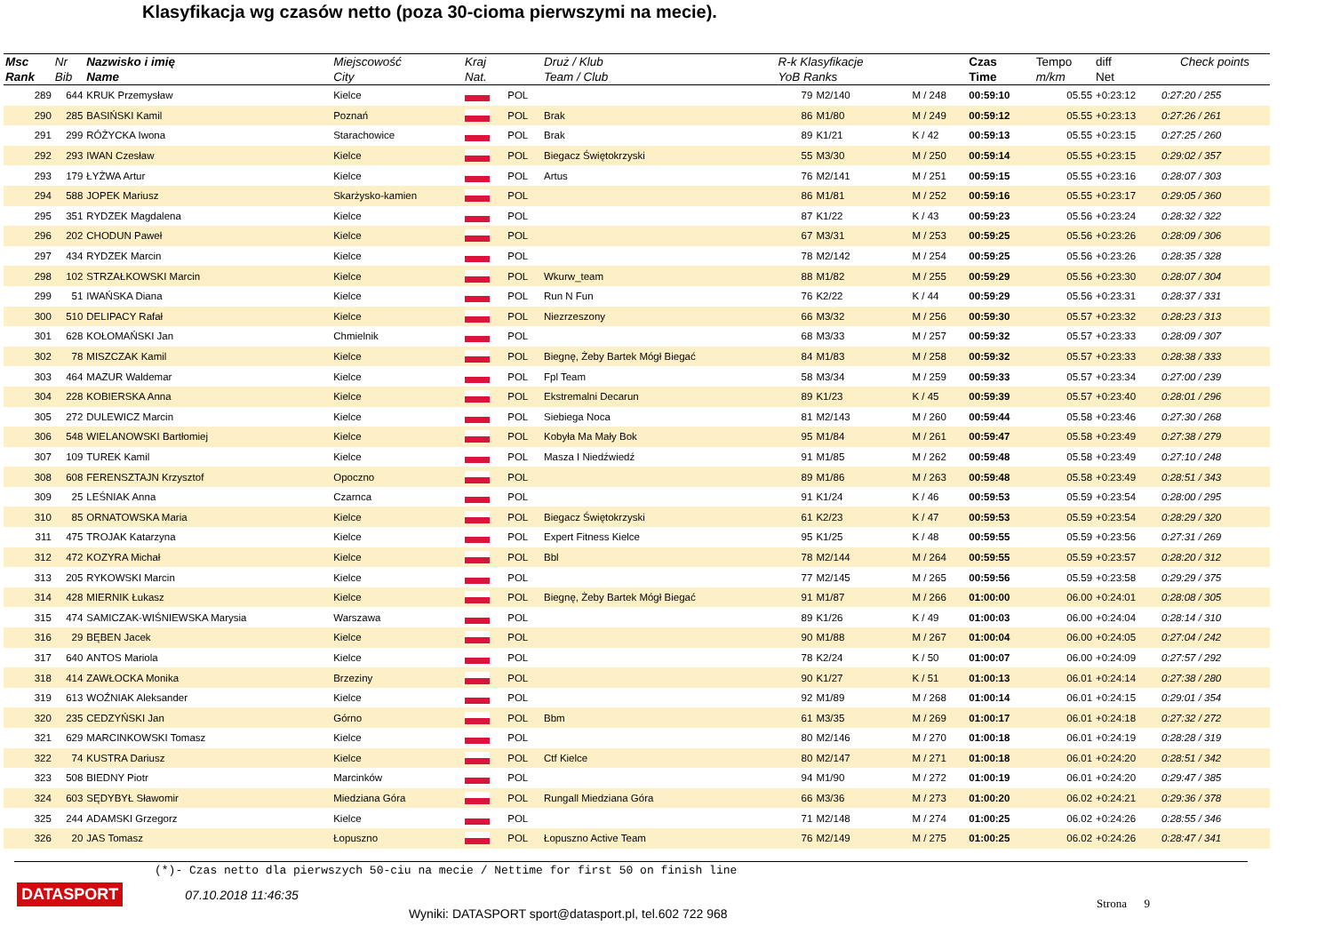Klasyfikacja wg czasów netto (poza 30-cioma pierwszymi na mecie).
| Msc Rank | Nr Bib | Nazwisko i imię Name | Miejscowość City | Kraj Nat. | | Druż / Klub Team / Club | R-k Klasyfikacje YoB Ranks | | | Czas Time | Tempo m/km | diff Net | Check points |
| --- | --- | --- | --- | --- | --- | --- | --- | --- | --- | --- | --- | --- | --- |
| 289 | 644 | KRUK Przemysław | Kielce | | POL | | 79 | M2/140 | M / 248 | 00:59:10 | 05.55 | +0:23:12 | 0:27:20 / 255 |
| 290 | 285 | BASIŃSKI Kamil | Poznań | | POL | Brak | 86 | M1/80 | M / 249 | 00:59:12 | 05.55 | +0:23:13 | 0:27:26 / 261 |
| 291 | 299 | RÓŻYCKA Iwona | Starachowice | | POL | Brak | 89 | K1/21 | K / 42 | 00:59:13 | 05.55 | +0:23:15 | 0:27:25 / 260 |
| 292 | 293 | IWAN Czesław | Kielce | | POL | Biegacz Świętokrzyski | 55 | M3/30 | M / 250 | 00:59:14 | 05.55 | +0:23:15 | 0:29:02 / 357 |
| 293 | 179 | ŁYŻWA Artur | Kielce | | POL | Artus | 76 | M2/141 | M / 251 | 00:59:15 | 05.55 | +0:23:16 | 0:28:07 / 303 |
| 294 | 588 | JOPEK Mariusz | Skarżysko-kamien | | POL | | 86 | M1/81 | M / 252 | 00:59:16 | 05.55 | +0:23:17 | 0:29:05 / 360 |
| 295 | 351 | RYDZEK Magdalena | Kielce | | POL | | 87 | K1/22 | K / 43 | 00:59:23 | 05.56 | +0:23:24 | 0:28:32 / 322 |
| 296 | 202 | CHODUN Paweł | Kielce | | POL | | 67 | M3/31 | M / 253 | 00:59:25 | 05.56 | +0:23:26 | 0:28:09 / 306 |
| 297 | 434 | RYDZEK Marcin | Kielce | | POL | | 78 | M2/142 | M / 254 | 00:59:25 | 05.56 | +0:23:26 | 0:28:35 / 328 |
| 298 | 102 | STRZAŁKOWSKI Marcin | Kielce | | POL | Wkurw_team | 88 | M1/82 | M / 255 | 00:59:29 | 05.56 | +0:23:30 | 0:28:07 / 304 |
| 299 | 51 | IWAŃSKA Diana | Kielce | | POL | Run N Fun | 76 | K2/22 | K / 44 | 00:59:29 | 05.56 | +0:23:31 | 0:28:37 / 331 |
| 300 | 510 | DELIPACY Rafał | Kielce | | POL | Niezrzeszony | 66 | M3/32 | M / 256 | 00:59:30 | 05.57 | +0:23:32 | 0:28:23 / 313 |
| 301 | 628 | KOŁOMAŃSKI Jan | Chmielnik | | POL | | 68 | M3/33 | M / 257 | 00:59:32 | 05.57 | +0:23:33 | 0:28:09 / 307 |
| 302 | 78 | MISZCZAK Kamil | Kielce | | POL | Biegnę, Żeby Bartek Mógł Biegać | 84 | M1/83 | M / 258 | 00:59:32 | 05.57 | +0:23:33 | 0:28:38 / 333 |
| 303 | 464 | MAZUR Waldemar | Kielce | | POL | Fpl Team | 58 | M3/34 | M / 259 | 00:59:33 | 05.57 | +0:23:34 | 0:27:00 / 239 |
| 304 | 228 | KOBIERSKA Anna | Kielce | | POL | Ekstremalni Decarun | 89 | K1/23 | K / 45 | 00:59:39 | 05.57 | +0:23:40 | 0:28:01 / 296 |
| 305 | 272 | DULEWICZ Marcin | Kielce | | POL | Siebiega Noca | 81 | M2/143 | M / 260 | 00:59:44 | 05.58 | +0:23:46 | 0:27:30 / 268 |
| 306 | 548 | WIELANOWSKI Bartłomiej | Kielce | | POL | Kobyła Ma Mały Bok | 95 | M1/84 | M / 261 | 00:59:47 | 05.58 | +0:23:49 | 0:27:38 / 279 |
| 307 | 109 | TUREK Kamil | Kielce | | POL | Masza I Niedźwiedź | 91 | M1/85 | M / 262 | 00:59:48 | 05.58 | +0:23:49 | 0:27:10 / 248 |
| 308 | 608 | FERENSZTAJN Krzysztof | Opoczno | | POL | | 89 | M1/86 | M / 263 | 00:59:48 | 05.58 | +0:23:49 | 0:28:51 / 343 |
| 309 | 25 | LEŚNIAK Anna | Czarnca | | POL | | 91 | K1/24 | K / 46 | 00:59:53 | 05.59 | +0:23:54 | 0:28:00 / 295 |
| 310 | 85 | ORNATOWSKA Maria | Kielce | | POL | Biegacz Świętokrzyski | 61 | K2/23 | K / 47 | 00:59:53 | 05.59 | +0:23:54 | 0:28:29 / 320 |
| 311 | 475 | TROJAK Katarzyna | Kielce | | POL | Expert Fitness Kielce | 95 | K1/25 | K / 48 | 00:59:55 | 05.59 | +0:23:56 | 0:27:31 / 269 |
| 312 | 472 | KOZYRA Michał | Kielce | | POL | Bbl | 78 | M2/144 | M / 264 | 00:59:55 | 05.59 | +0:23:57 | 0:28:20 / 312 |
| 313 | 205 | RYKOWSKI Marcin | Kielce | | POL | | 77 | M2/145 | M / 265 | 00:59:56 | 05.59 | +0:23:58 | 0:29:29 / 375 |
| 314 | 428 | MIERNIK Łukasz | Kielce | | POL | Biegnę, Żeby Bartek Mógł Biegać | 91 | M1/87 | M / 266 | 01:00:00 | 06.00 | +0:24:01 | 0:28:08 / 305 |
| 315 | 474 | SAMICZAK-WIŚNIEWSKA Marysia | Warszawa | | POL | | 89 | K1/26 | K / 49 | 01:00:03 | 06.00 | +0:24:04 | 0:28:14 / 310 |
| 316 | 29 | BĘBEN Jacek | Kielce | | POL | | 90 | M1/88 | M / 267 | 01:00:04 | 06.00 | +0:24:05 | 0:27:04 / 242 |
| 317 | 640 | ANTOS Mariola | Kielce | | POL | | 78 | K2/24 | K / 50 | 01:00:07 | 06.00 | +0:24:09 | 0:27:57 / 292 |
| 318 | 414 | ZAWŁOCKA Monika | Brzeziny | | POL | | 90 | K1/27 | K / 51 | 01:00:13 | 06.01 | +0:24:14 | 0:27:38 / 280 |
| 319 | 613 | WOŹNIAK Aleksander | Kielce | | POL | | 92 | M1/89 | M / 268 | 01:00:14 | 06.01 | +0:24:15 | 0:29:01 / 354 |
| 320 | 235 | CEDZYŃSKI Jan | Górno | | POL | Bbm | 61 | M3/35 | M / 269 | 01:00:17 | 06.01 | +0:24:18 | 0:27:32 / 272 |
| 321 | 629 | MARCINKOWSKI Tomasz | Kielce | | POL | | 80 | M2/146 | M / 270 | 01:00:18 | 06.01 | +0:24:19 | 0:28:28 / 319 |
| 322 | 74 | KUSTRA Dariusz | Kielce | | POL | Ctf Kielce | 80 | M2/147 | M / 271 | 01:00:18 | 06.01 | +0:24:20 | 0:28:51 / 342 |
| 323 | 508 | BIEDNY Piotr | Marcinków | | POL | | 94 | M1/90 | M / 272 | 01:00:19 | 06.01 | +0:24:20 | 0:29:47 / 385 |
| 324 | 603 | SĘDYBYŁ Sławomir | Miedziana Góra | | POL | Rungall Miedziana Góra | 66 | M3/36 | M / 273 | 01:00:20 | 06.02 | +0:24:21 | 0:29:36 / 378 |
| 325 | 244 | ADAMSKI Grzegorz | Kielce | | POL | | 71 | M2/148 | M / 274 | 01:00:25 | 06.02 | +0:24:26 | 0:28:55 / 346 |
| 326 | 20 | JAS Tomasz | Łopuszno | | POL | Łopuszno Active Team | 76 | M2/149 | M / 275 | 01:00:25 | 06.02 | +0:24:26 | 0:28:47 / 341 |
(*)- Czas netto dla pierwszych 50-ciu na mecie / Nettime for first 50 on finish line
Strona 9 DATASPORT 07.10.2018 11:46:35
Wyniki: DATASPORT sport@datasport.pl, tel.602 722 968